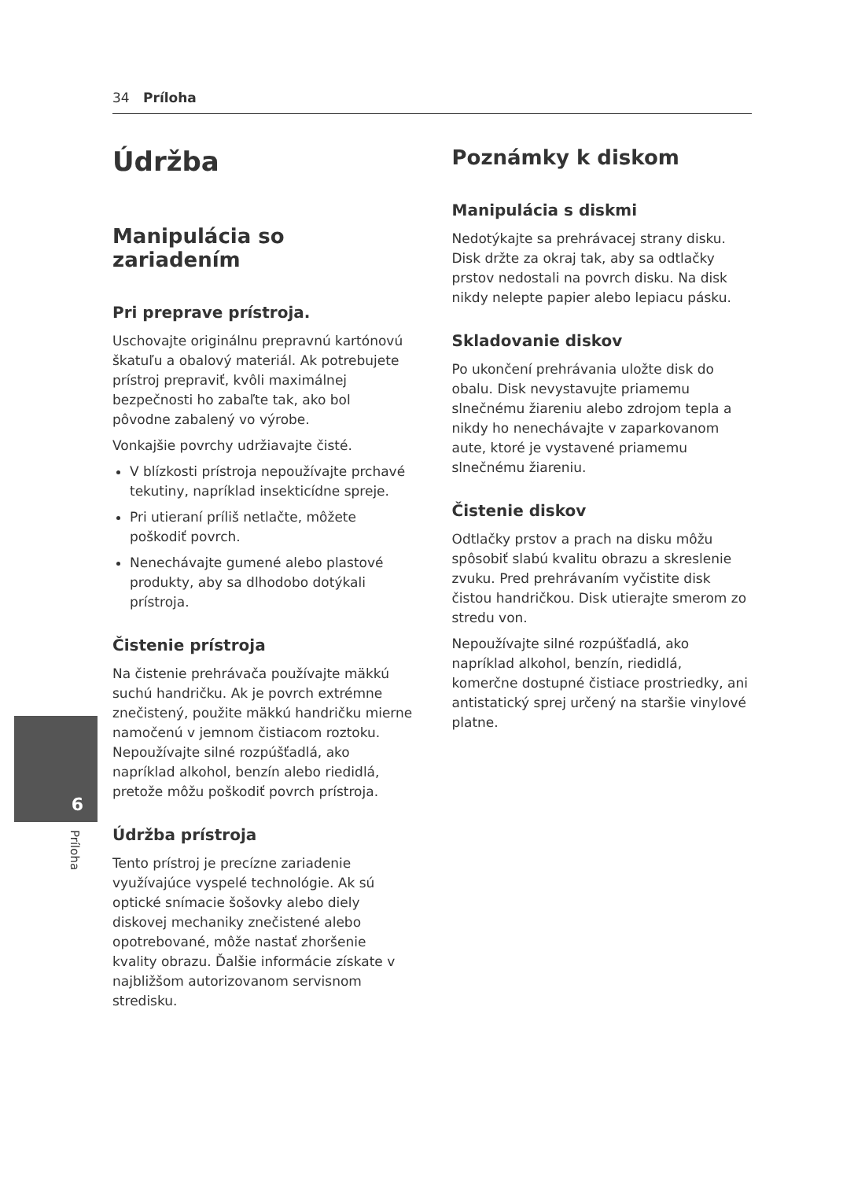34 Príloha
Údržba
Manipulácia so zariadením
Pri preprave prístroja.
Uschovajte originálnu prepravnú kartónovú škatuľu a obalový materiál. Ak potrebujete prístroj prepraviť, kvôli maximálnej bezpečnosti ho zabaľte tak, ako bol pôvodne zabalený vo výrobe.
Vonkajšie povrchy udržiavajte čisté.
V blízkosti prístroja nepoužívajte prchavé tekutiny, napríklad insekticídne spreje.
Pri utieraní príliš netlačte, môžete poškodiť povrch.
Nenechávajte gumené alebo plastové produkty, aby sa dlhodobo dotýkali prístroja.
Čistenie prístroja
Na čistenie prehrávača používajte mäkkú suchú handričku. Ak je povrch extrémne znečistený, použite mäkkú handričku mierne namočenú v jemnom čistiacom roztoku. Nepoužívajte silné rozpúšťadlá, ako napríklad alkohol, benzín alebo riedidlá, pretože môžu poškodiť povrch prístroja.
Údržba prístroja
Tento prístroj je precízne zariadenie využívajúce vyspelé technológie. Ak sú optické snímacie šošovky alebo diely diskovej mechaniky znečistené alebo opotrebované, môže nastať zhoršenie kvality obrazu. Ďalšie informácie získate v najbližšom autorizovanom servisnom stredisku.
Poznámky k diskom
Manipulácia s diskmi
Nedotýkajte sa prehrávacej strany disku. Disk držte za okraj tak, aby sa odtlačky prstov nedostali na povrch disku. Na disk nikdy nelepte papier alebo lepiacu pásku.
Skladovanie diskov
Po ukončení prehrávania uložte disk do obalu. Disk nevystavujte priamemu slnečnému žiareniu alebo zdrojom tepla a nikdy ho nenechávajte v zaparkovanom aute, ktoré je vystavené priamemu slnečnému žiareniu.
Čistenie diskov
Odtlačky prstov a prach na disku môžu spôsobiť slabú kvalitu obrazu a skreslenie zvuku. Pred prehrávaním vyčistite disk čistou handričkou. Disk utierajte smerom zo stredu von.
Nepoužívajte silné rozpúšťadlá, ako napríklad alkohol, benzín, riedidlá, komerčne dostupné čistiace prostriedky, ani antistatický sprej určený na staršie vinylové platne.
6
Príloha